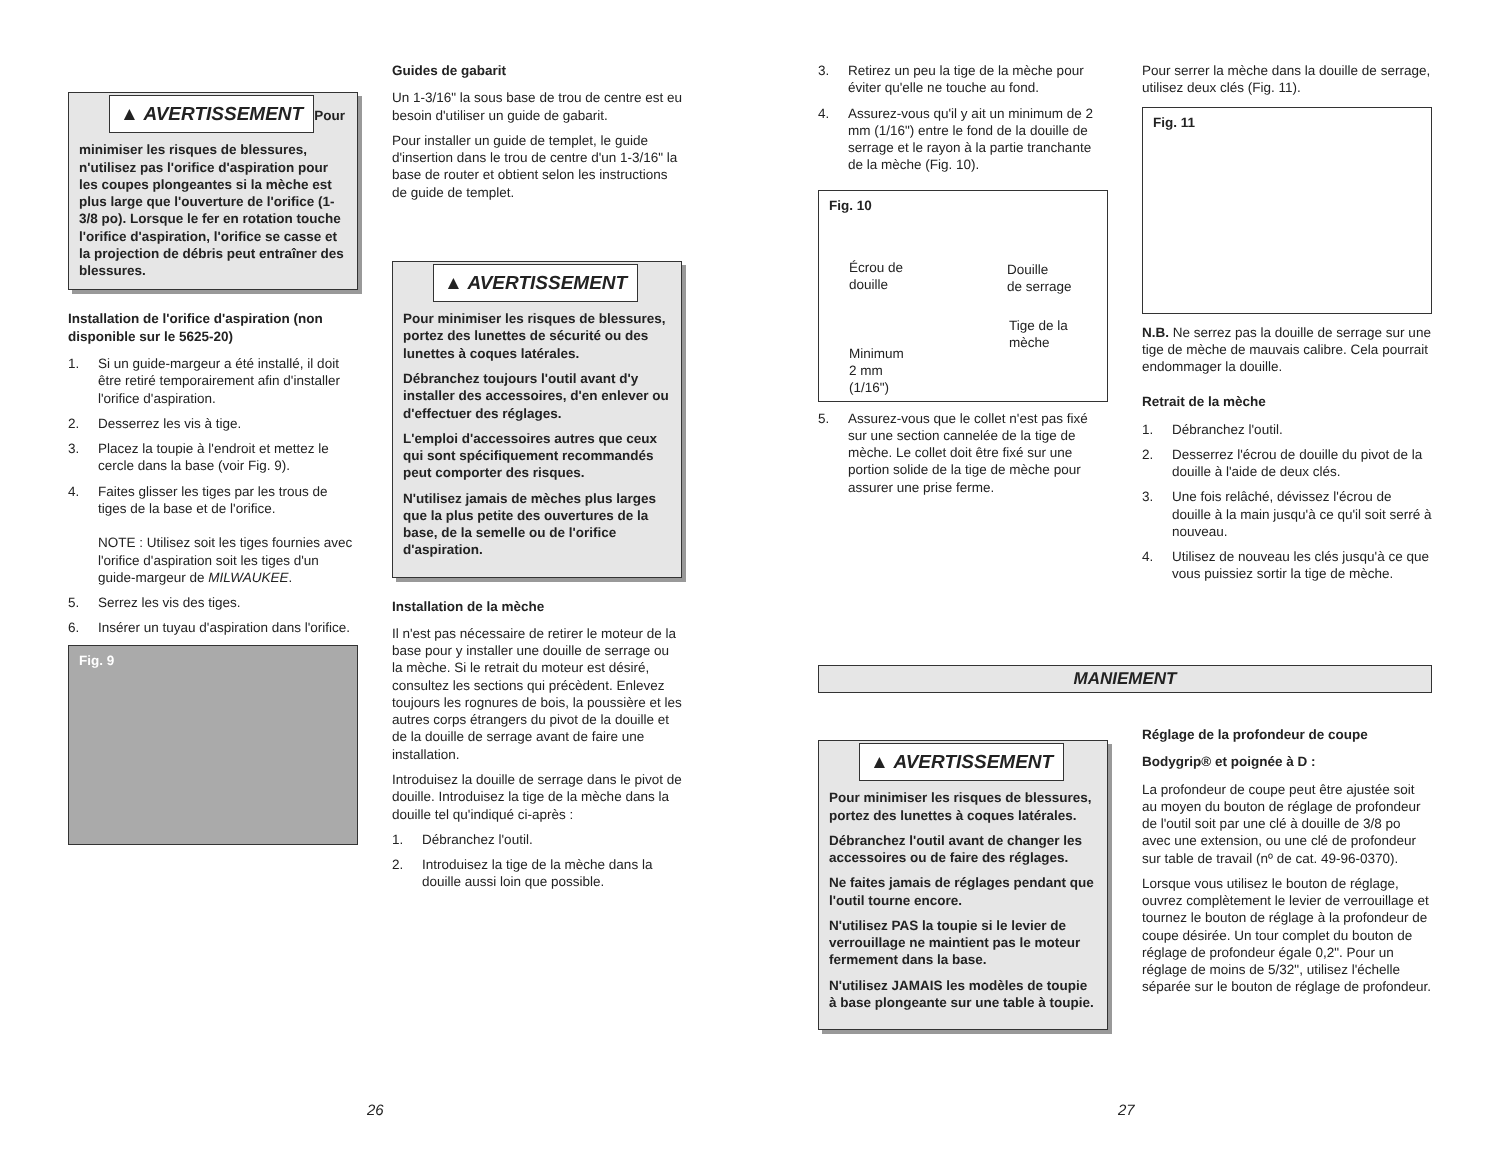▲ AVERTISSEMENT
Pour minimiser les risques de blessures, n'utilisez pas l'orifice d'aspiration pour les coupes plongeantes si la mèche est plus large que l'ouverture de l'orifice (1-3/8 po). Lorsque le fer en rotation touche l'orifice d'aspiration, l'orifice se casse et la projection de débris peut entraîner des blessures.
Installation de l'orifice d'aspiration (non disponible sur le 5625-20)
1. Si un guide-margeur a été installé, il doit être retiré temporairement afin d'installer l'orifice d'aspiration.
2. Desserrez les vis à tige.
3. Placez la toupie à l'endroit et mettez le cercle dans la base (voir Fig. 9).
4. Faites glisser les tiges par les trous de tiges de la base et de l'orifice.
NOTE : Utilisez soit les tiges fournies avec l'orifice d'aspiration soit les tiges d'un guide-margeur de MILWAUKEE.
5. Serrez les vis des tiges.
6. Insérer un tuyau d'aspiration dans l'orifice.
Fig. 9
Guides de gabarit
Un 1-3/16" la sous base de trou de centre est eu besoin d'utiliser un guide de gabarit.
Pour installer un guide de templet, le guide d'insertion dans le trou de centre d'un 1-3/16" la base de router et obtient selon les instructions de guide de templet.
▲ AVERTISSEMENT
Pour minimiser les risques de blessures, portez des lunettes de sécurité ou des lunettes à coques latérales.
Débranchez toujours l'outil avant d'y installer des accessoires, d'en enlever ou d'effectuer des réglages.
L'emploi d'accessoires autres que ceux qui sont spécifiquement recommandés peut comporter des risques.
N'utilisez jamais de mèches plus larges que la plus petite des ouvertures de la base, de la semelle ou de l'orifice d'aspiration.
Installation de la mèche
Il n'est pas nécessaire de retirer le moteur de la base pour y installer une douille de serrage ou la mèche. Si le retrait du moteur est désiré, consultez les sections qui précèdent. Enlevez toujours les rognures de bois, la poussière et les autres corps étrangers du pivot de la douille et de la douille de serrage avant de faire une installation.
Introduisez la douille de serrage dans le pivot de douille. Introduisez la tige de la mèche dans la douille tel qu'indiqué ci-après :
1. Débranchez l'outil.
2. Introduisez la tige de la mèche dans la douille aussi loin que possible.
3. Retirez un peu la tige de la mèche pour éviter qu'elle ne touche au fond.
4. Assurez-vous qu'il y ait un minimum de 2 mm (1/16") entre le fond de la douille de serrage et le rayon à la partie tranchante de la mèche (Fig. 10).
Fig. 10
Écrou de
douille
Douille
de serrage
Tige de la
mèche
Minimum
2 mm
(1/16")
5. Assurez-vous que le collet n'est pas fixé sur une section cannelée de la tige de mèche. Le collet doit être fixé sur une portion solide de la tige de mèche pour assurer une prise ferme.
Pour serrer la mèche dans la douille de serrage, utilisez deux clés (Fig. 11).
Fig. 11
N.B. Ne serrez pas la douille de serrage sur une tige de mèche de mauvais calibre. Cela pourrait endommager la douille.
Retrait de la mèche
1. Débranchez l'outil.
2. Desserrez l'écrou de douille du pivot de la douille à l'aide de deux clés.
3. Une fois relâché, dévissez l'écrou de douille à la main jusqu'à ce qu'il soit serré à nouveau.
4. Utilisez de nouveau les clés jusqu'à ce que vous puissiez sortir la tige de mèche.
MANIEMENT
▲ AVERTISSEMENT
Pour minimiser les risques de blessures, portez des lunettes à coques latérales.
Débranchez l'outil avant de changer les accessoires ou de faire des réglages.
Ne faites jamais de réglages pendant que l'outil tourne encore.
N'utilisez PAS la toupie si le levier de verrouillage ne maintient pas le moteur fermement dans la base.
N'utilisez JAMAIS les modèles de toupie à base plongeante sur une table à toupie.
Réglage de la profondeur de coupe
Bodygrip® et poignée à D :
La profondeur de coupe peut être ajustée soit au moyen du bouton de réglage de profondeur de l'outil soit par une clé à douille de 3/8 po avec une extension, ou une clé de profondeur sur table de travail (nº de cat. 49-96-0370).
Lorsque vous utilisez le bouton de réglage, ouvrez complètement le levier de verrouillage et tournez le bouton de réglage à la profondeur de coupe désirée. Un tour complet du bouton de réglage de profondeur égale 0,2". Pour un réglage de moins de 5/32", utilisez l'échelle séparée sur le bouton de réglage de profondeur.
26 27